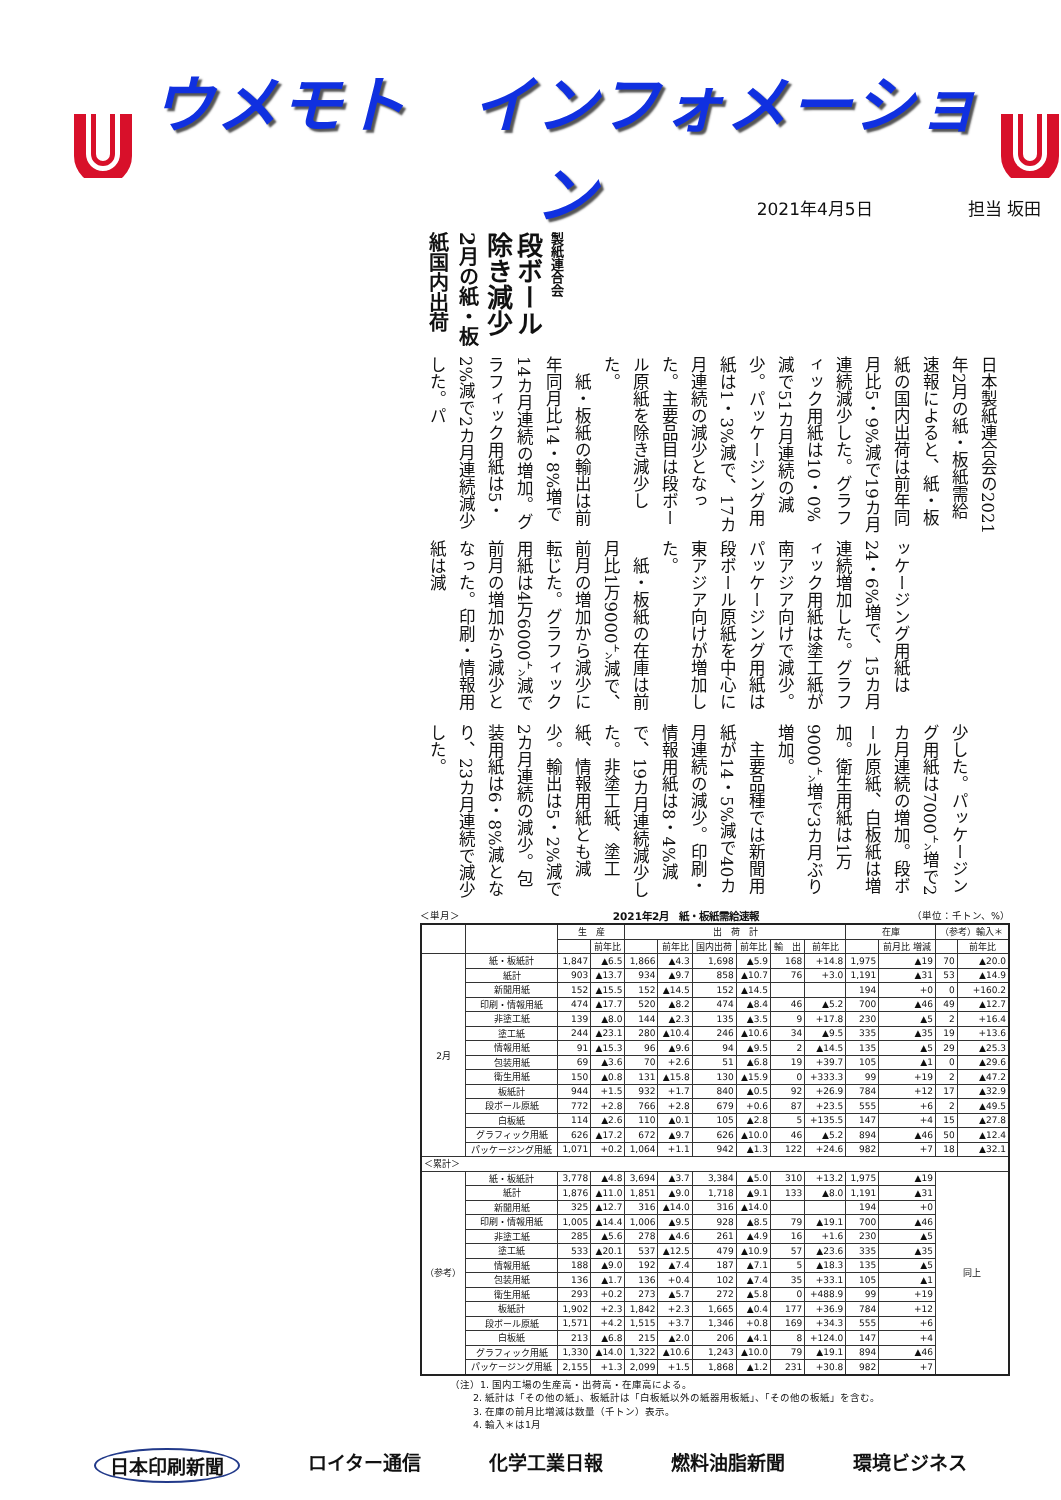ウメモト　インフォメーション
2021年4月5日 担当 坂田
製紙連合会
段ボール除き減少
2月の紙・板紙国内出荷
日本製紙連合会の2021年2月の紙・板紙需給速報によると、紙・板紙の国内出荷は前年同月比5・9%減で19カ月連続減少した。グラフィック用紙は10・0%減で51カ月連続の減少。パッケージング用紙は1・3%減で、17カ月連続の減少となった。主要品目は段ボール原紙を除き減少した。
　紙・板紙の輸出は前年同月比14・8%増で14カ月連続の増加。グラフィック用紙は5・2%減で2カ月連続減少した。パ
ッケージング用紙は24・6%増で、15カ月連続増加した。グラフィック用紙は塗工紙が南アジア向けで減少。パッケージング用紙は段ボール原紙を中心に東アジア向けが増加した。
　紙・板紙の在庫は前月比1万9000㌧減で、前月の増加から減少に転じた。グラフィック用紙は4万6000㌧減で前月の増加から減少となった。印刷・情報用紙は減
少した。パッケージング用紙は7000㌧増で2カ月連続の増加。段ボール原紙、白板紙は増加。衛生用紙は1万9000㌧増で3カ月ぶり増加。
　主要品種では新聞用紙が14・5%減で40カ月連続の減少。印刷・情報用紙は8・4%減で、19カ月連続減少した。非塗工紙、塗工紙、情報用紙とも減少。輸出は5・2%減で2カ月連続の減少。包装用紙は6・8%減となり、23カ月連続で減少した。
＜単月＞ 2021年2月　紙・板紙需給速報 （単位：千トン、%）
| | | 生 産 | | 出 荷 計 | | | | | | 在庫 | | （参考）輸入＊ | |
| --- | --- | --- | --- | --- | --- | --- | --- | --- | --- | --- | --- | --- | --- |
| | | | 前年比 | | 前年比 | 国内出荷 | 前年比 | 輸 出 | 前年比 | | 前月比 増減 | | 前年比 |
| 2月 | 紙・板紙計 | 1,847 | ▲6.5 | 1,866 | ▲4.3 | 1,698 | ▲5.9 | 168 | +14.8 | 1,975 | ▲19 | 70 | ▲20.0 |
| | 紙計 | 903 | ▲13.7 | 934 | ▲9.7 | 858 | ▲10.7 | 76 | +3.0 | 1,191 | ▲31 | 53 | ▲14.9 |
| | 新聞用紙 | 152 | ▲15.5 | 152 | ▲14.5 | 152 | ▲14.5 | | | 194 | +0 | 0 | +160.2 |
| | 印刷・情報用紙 | 474 | ▲17.7 | 520 | ▲8.2 | 474 | ▲8.4 | 46 | ▲5.2 | 700 | ▲46 | 49 | ▲12.7 |
| | 非塗工紙 | 139 | ▲8.0 | 144 | ▲2.3 | 135 | ▲3.5 | 9 | +17.8 | 230 | ▲5 | 2 | +16.4 |
| | 塗工紙 | 244 | ▲23.1 | 280 | ▲10.4 | 246 | ▲10.6 | 34 | ▲9.5 | 335 | ▲35 | 19 | +13.6 |
| | 情報用紙 | 91 | ▲15.3 | 96 | ▲9.6 | 94 | ▲9.5 | 2 | ▲14.5 | 135 | ▲5 | 29 | ▲25.3 |
| | 包装用紙 | 69 | ▲3.6 | 70 | +2.6 | 51 | ▲6.8 | 19 | +39.7 | 105 | ▲1 | 0 | ▲29.6 |
| | 衛生用紙 | 150 | ▲0.8 | 131 | ▲15.8 | 130 | ▲15.9 | 0 | +333.3 | 99 | +19 | 2 | ▲47.2 |
| | 板紙計 | 944 | +1.5 | 932 | +1.7 | 840 | ▲0.5 | 92 | +26.9 | 784 | +12 | 17 | ▲32.9 |
| | 段ボール原紙 | 772 | +2.8 | 766 | +2.8 | 679 | +0.6 | 87 | +23.5 | 555 | +6 | 2 | ▲49.5 |
| | 白板紙 | 114 | ▲2.6 | 110 | ▲0.1 | 105 | ▲2.8 | 5 | +135.5 | 147 | +4 | 15 | ▲27.8 |
| | グラフィック用紙 | 626 | ▲17.2 | 672 | ▲9.7 | 626 | ▲10.0 | 46 | ▲5.2 | 894 | ▲46 | 50 | ▲12.4 |
| | パッケージング用紙 | 1,071 | +0.2 | 1,064 | +1.1 | 942 | ▲1.3 | 122 | +24.6 | 982 | +7 | 18 | ▲32.1 |
| ＜累計＞ | | | | | | | | | | | | | |
| （参考） | 紙・板紙計 | 3,778 | ▲4.8 | 3,694 | ▲3.7 | 3,384 | ▲5.0 | 310 | +13.2 | 1,975 | ▲19 | 同上 | |
| | 紙計 | 1,876 | ▲11.0 | 1,851 | ▲9.0 | 1,718 | ▲9.1 | 133 | ▲8.0 | 1,191 | ▲31 | | |
| | 新聞用紙 | 325 | ▲12.7 | 316 | ▲14.0 | 316 | ▲14.0 | | | 194 | +0 | | |
| | 印刷・情報用紙 | 1,005 | ▲14.4 | 1,006 | ▲9.5 | 928 | ▲8.5 | 79 | ▲19.1 | 700 | ▲46 | | |
| | 非塗工紙 | 285 | ▲5.6 | 278 | ▲4.6 | 261 | ▲4.9 | 16 | +1.6 | 230 | ▲5 | | |
| | 塗工紙 | 533 | ▲20.1 | 537 | ▲12.5 | 479 | ▲10.9 | 57 | ▲23.6 | 335 | ▲35 | | |
| | 情報用紙 | 188 | ▲9.0 | 192 | ▲7.4 | 187 | ▲7.1 | 5 | ▲18.3 | 135 | ▲5 | | |
| | 包装用紙 | 136 | ▲1.7 | 136 | +0.4 | 102 | ▲7.4 | 35 | +33.1 | 105 | ▲1 | | |
| | 衛生用紙 | 293 | +0.2 | 273 | ▲5.7 | 272 | ▲5.8 | 0 | +488.9 | 99 | +19 | | |
| | 板紙計 | 1,902 | +2.3 | 1,842 | +2.3 | 1,665 | ▲0.4 | 177 | +36.9 | 784 | +12 | | |
| | 段ボール原紙 | 1,571 | +4.2 | 1,515 | +3.7 | 1,346 | +0.8 | 169 | +34.3 | 555 | +6 | | |
| | 白板紙 | 213 | ▲6.8 | 215 | ▲2.0 | 206 | ▲4.1 | 8 | +124.0 | 147 | +4 | | |
| | グラフィック用紙 | 1,330 | ▲14.0 | 1,322 | ▲10.6 | 1,243 | ▲10.0 | 79 | ▲19.1 | 894 | ▲46 | | |
| | パッケージング用紙 | 2,155 | +1.3 | 2,099 | +1.5 | 1,868 | ▲1.2 | 231 | +30.8 | 982 | +7 | | |
（注）1. 国内工場の生産高・出荷高・在庫高による。
　　 2. 紙計は「その他の紙」、板紙計は「白板紙以外の紙器用板紙」、「その他の板紙」を含む。
　　 3. 在庫の前月比増減は数量（千トン）表示。
　　 4. 輸入＊は1月
日本印刷新聞 ロイター通信 化学工業日報 燃料油脂新聞 環境ビジネス